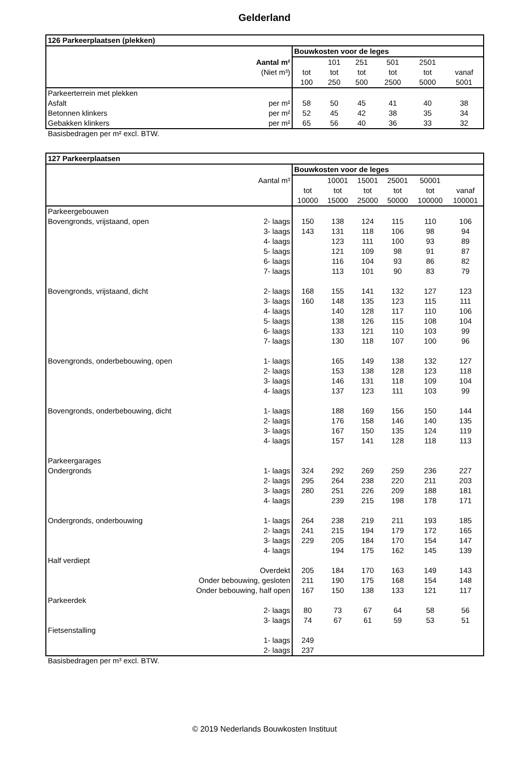Gelderland
| 126 Parkeerplaatsen (plekken) | | | | | | |
| --- | --- | --- | --- | --- | --- | --- |
| | Bouwkosten voor de leges | | | | | |
| Aantal m² | | 101 | 251 | 501 | 2501 | |
| (Niet m³) | tot | tot | tot | tot | tot | vanaf |
| | 100 | 250 | 500 | 2500 | 5000 | 5001 |
| Parkeerterrein met plekken | | | | | | |
| Asfalt per m² | 58 | 50 | 45 | 41 | 40 | 38 |
| Betonnen klinkers per m² | 52 | 45 | 42 | 38 | 35 | 34 |
| Gebakken klinkers per m² | 65 | 56 | 40 | 36 | 33 | 32 |
Basisbedragen per m² excl. BTW.
| 127 Parkeerplaatsen | | | | | | |
| --- | --- | --- | --- | --- | --- | --- |
| | Bouwkosten voor de leges | | | | | |
| Aantal m³ | | 10001 | 15001 | 25001 | 50001 | |
| | tot | tot | tot | tot | tot | vanaf |
| | 10000 | 15000 | 25000 | 50000 | 100000 | 100001 |
| Parkeergebouwen | | | | | | |
| Bovengronds, vrijstaand, open 2- laags | 150 | 138 | 124 | 115 | 110 | 106 |
| 3- laags | 143 | 131 | 118 | 106 | 98 | 94 |
| 4- laags | | 123 | 111 | 100 | 93 | 89 |
| 5- laags | | 121 | 109 | 98 | 91 | 87 |
| 6- laags | | 116 | 104 | 93 | 86 | 82 |
| 7- laags | | 113 | 101 | 90 | 83 | 79 |
| Bovengronds, vrijstaand, dicht 2- laags | 168 | 155 | 141 | 132 | 127 | 123 |
| 3- laags | 160 | 148 | 135 | 123 | 115 | 111 |
| 4- laags | | 140 | 128 | 117 | 110 | 106 |
| 5- laags | | 138 | 126 | 115 | 108 | 104 |
| 6- laags | | 133 | 121 | 110 | 103 | 99 |
| 7- laags | | 130 | 118 | 107 | 100 | 96 |
| Bovengronds, onderbebouwing, open 1- laags | | 165 | 149 | 138 | 132 | 127 |
| 2- laags | | 153 | 138 | 128 | 123 | 118 |
| 3- laags | | 146 | 131 | 118 | 109 | 104 |
| 4- laags | | 137 | 123 | 111 | 103 | 99 |
| Bovengronds, onderbebouwing, dicht 1- laags | | 188 | 169 | 156 | 150 | 144 |
| 2- laags | | 176 | 158 | 146 | 140 | 135 |
| 3- laags | | 167 | 150 | 135 | 124 | 119 |
| 4- laags | | 157 | 141 | 128 | 118 | 113 |
| Parkeergarages | | | | | | |
| Ondergronds 1- laags | 324 | 292 | 269 | 259 | 236 | 227 |
| 2- laags | 295 | 264 | 238 | 220 | 211 | 203 |
| 3- laags | 280 | 251 | 226 | 209 | 188 | 181 |
| 4- laags | | 239 | 215 | 198 | 178 | 171 |
| Ondergronds, onderbouwing 1- laags | 264 | 238 | 219 | 211 | 193 | 185 |
| 2- laags | 241 | 215 | 194 | 179 | 172 | 165 |
| 3- laags | 229 | 205 | 184 | 170 | 154 | 147 |
| 4- laags | | 194 | 175 | 162 | 145 | 139 |
| Half verdiept | | | | | | |
| Overdekt | 205 | 184 | 170 | 163 | 149 | 143 |
| Onder bebouwing, gesloten | 211 | 190 | 175 | 168 | 154 | 148 |
| Onder bebouwing, half open | 167 | 150 | 138 | 133 | 121 | 117 |
| Parkeerdek | | | | | | |
| 2- laags | 80 | 73 | 67 | 64 | 58 | 56 |
| 3- laags | 74 | 67 | 61 | 59 | 53 | 51 |
| Fietsenstalling | | | | | | |
| 1- laags | 249 | | | | | |
| 2- laags | 237 | | | | | |
Basisbedragen per m³ excl. BTW.
© 2019 Nederlands Bouwkosten Instituut